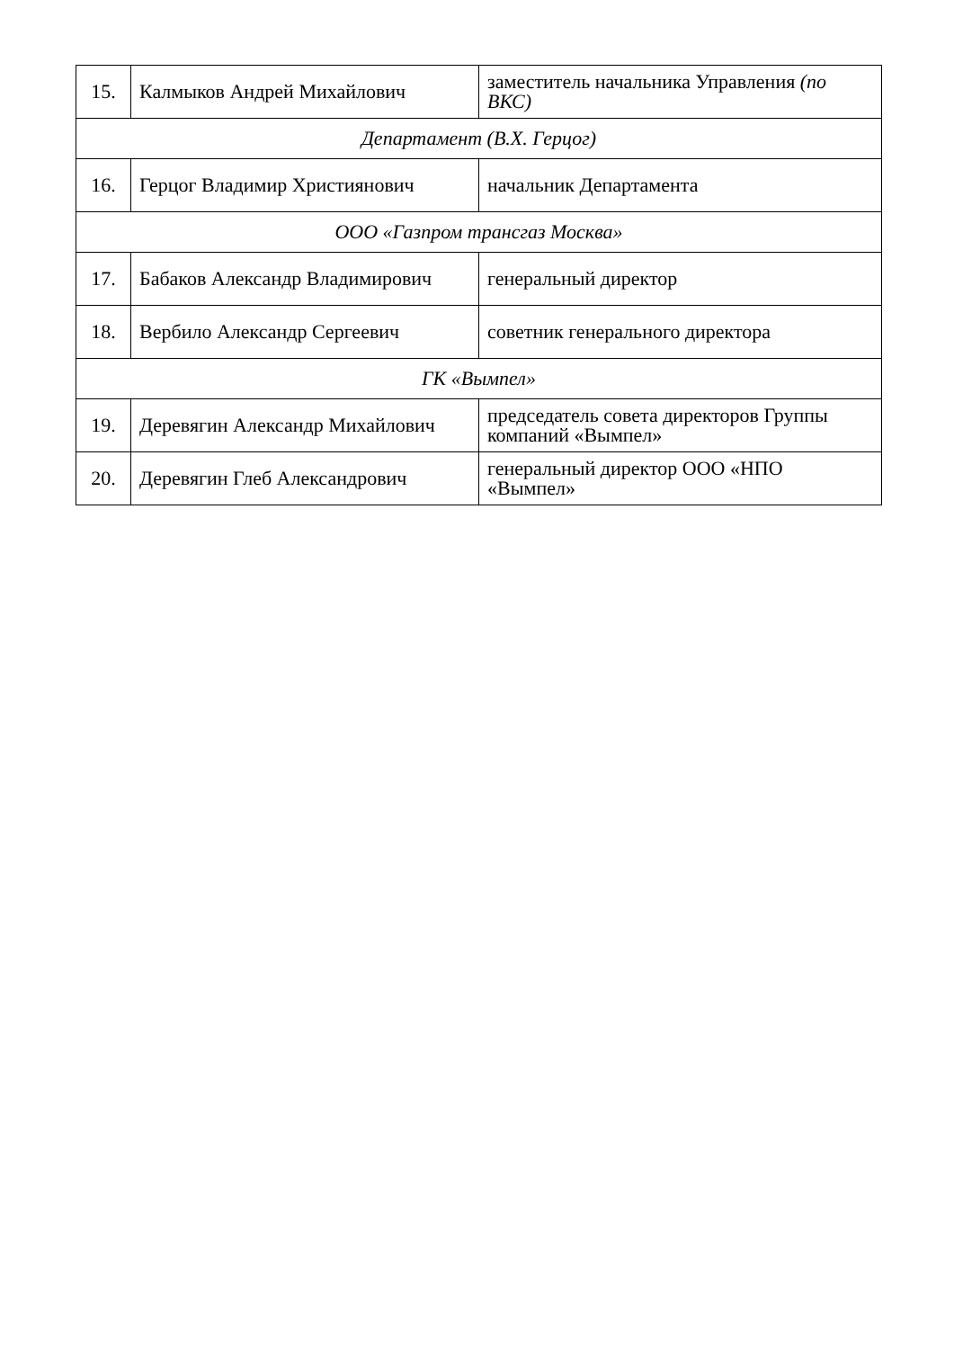| 15. | Калмыков Андрей Михайлович | заместитель начальника Управления (по ВКС) |
| Департамент (В.Х. Герцог) | | |
| 16. | Герцог Владимир Християнович | начальник Департамента |
| ООО «Газпром трансгаз Москва» | | |
| 17. | Бабаков Александр Владимирович | генеральный директор |
| 18. | Вербило Александр Сергеевич | советник генерального директора |
| ГК «Вымпел» | | |
| 19. | Деревягин Александр Михайлович | председатель совета директоров Группы компаний «Вымпел» |
| 20. | Деревягин Глеб Александрович | генеральный директор ООО «НПО «Вымпел» |